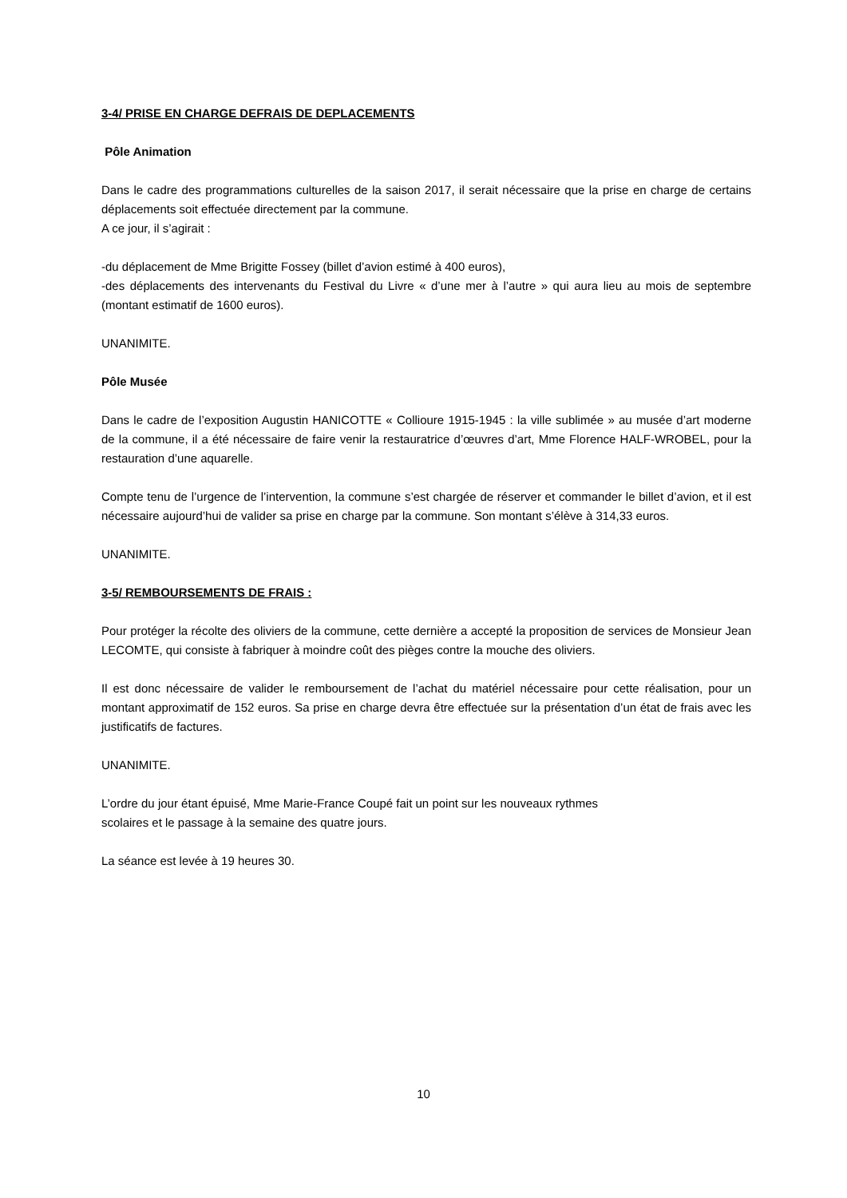3-4/ PRISE EN CHARGE DEFRAIS DE DEPLACEMENTS
Pôle Animation
Dans le cadre des programmations culturelles de la saison 2017, il serait nécessaire que la prise en charge de certains déplacements soit effectuée directement par la commune.
A ce jour, il s’agirait :
-du déplacement de Mme Brigitte Fossey (billet d’avion estimé à 400 euros),
-des déplacements des intervenants du Festival du Livre « d’une mer à l’autre » qui aura lieu au mois de septembre (montant estimatif de 1600 euros).
UNANIMITE.
Pôle Musée
Dans le cadre de l’exposition Augustin HANICOTTE « Collioure 1915-1945 : la ville sublimée » au musée d’art moderne de la commune, il a été nécessaire de faire venir la restauratrice d’œuvres d’art, Mme Florence HALF-WROBEL, pour la restauration d’une aquarelle.
Compte tenu de l’urgence de l’intervention, la commune s’est chargée de réserver et commander le billet d’avion, et il est nécessaire aujourd’hui de valider sa prise en charge par la commune. Son montant s’élève à 314,33 euros.
UNANIMITE.
3-5/ REMBOURSEMENTS DE FRAIS :
Pour protéger la récolte des oliviers de la commune, cette dernière a accepté la proposition de services de Monsieur Jean LECOMTE, qui consiste à fabriquer à moindre coût des pièges contre la mouche des oliviers.
Il est donc nécessaire de valider le remboursement de l’achat du matériel nécessaire pour cette réalisation, pour un montant approximatif de 152 euros. Sa prise en charge devra être effectuée sur la présentation d’un état de frais avec les justificatifs de factures.
UNANIMITE.
L’ordre du jour étant épuisé, Mme Marie-France Coupé fait un point sur les nouveaux rythmes
scolaires et le passage à la semaine des quatre jours.
La séance est levée à 19 heures 30.
10